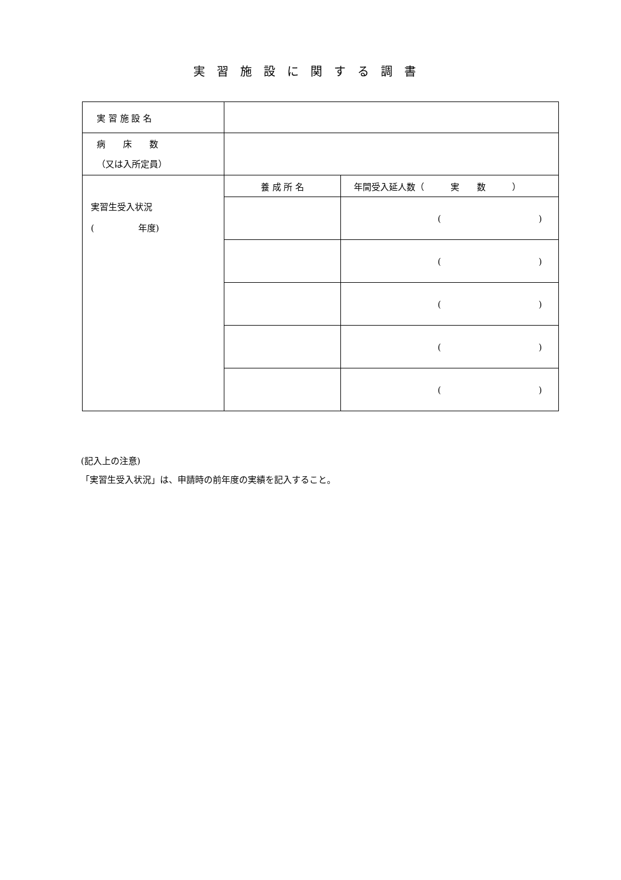実習施設に関する調書
| 実 習 施 設 名 | | |
| 病 床 数 （又は入所定員） | | |
| 実習生受入状況 ( 年度) | 養 成 所 名 | 年間受入延人数（ 実 数 ） |
| | | ( ) |
| | | ( ) |
| | | ( ) |
| | | ( ) |
| | | ( ) |
(記入上の注意)
「実習生受入状況」は、申請時の前年度の実績を記入すること。